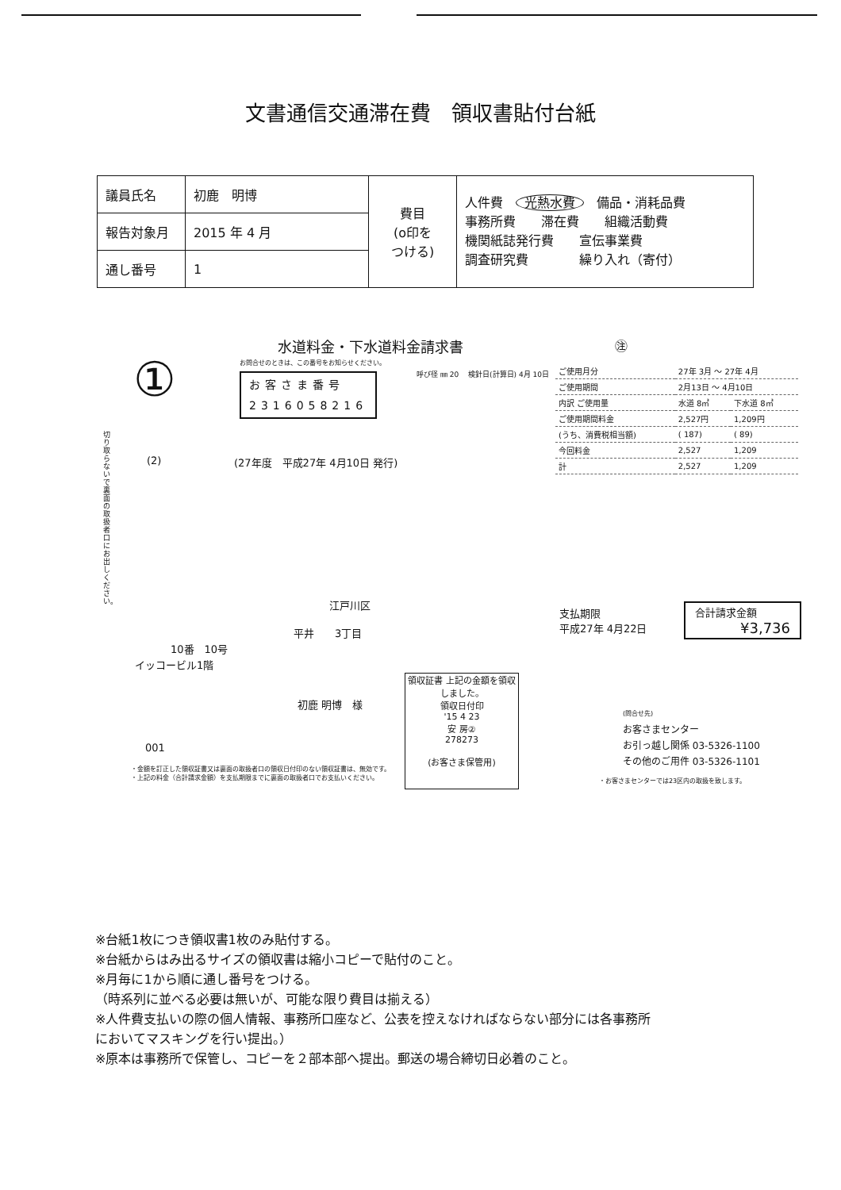文書通信交通滞在費　領収書貼付台紙
| 議員氏名 | 初鹿 明博 | 費目 (o印を つける) | 人件費 光熱水費 備品・消耗品費 事務所費 滞在費 組織活動費 機関紙誌発行費 宣伝事業費 調査研究費 繰り入れ（寄付） |
| 報告対象月 | 2015 年 4 月 | | |
| 通し番号 | 1 | | |
水道料金・下水道料金請求書 ㊟
①
お問合せのときは、この番号をお知らせください。
お客さま番号
2316058216
呼び径 ㎜ 20 　検針日(計算日) 4月 10日
| ご使用月分 | 27年 3月 ～ 27年 4月 | |
| ご使用期間 | 2月13日 ～ 4月10日 | |
| 内訳 ご使用量 | 水道 8㎥ | 下水道 8㎥ |
| ご使用期間料金 | 2,527円 | 1,209円 |
| (うち、消費税相当額) | ( 187) | ( 89) |
| 今回料金 | 2,527 | 1,209 |
| 計 | 2,527 | 1,209 |
切り取らないで裏面の取扱者口にお出しください。
(2) (27年度　平成27年 4月10日 発行)
江戸川区
平井　　3丁目
10番　10号
イッコービル1階
初鹿 明博　様
001
・金額を訂正した領収証書又は裏面の取扱者口の領収日付印のない領収証書は、無効です。
・上記の料金（合計請求金額）を支払期限までに裏面の取扱者口でお支払いください。
領収証書 上記の金額を領収しました。
領収日付印
'15 4 23
安 房②
278273
(お客さま保管用)
支払期限
平成27年 4月22日
合計請求金額
¥3,736
(問合せ先)
お客さまセンター
お引っ越し関係 03-5326-1100
その他のご用件 03-5326-1101
・お客さまセンターでは23区内の取扱を致します。
※台紙1枚につき領収書1枚のみ貼付する。
※台紙からはみ出るサイズの領収書は縮小コピーで貼付のこと。
※月毎に1から順に通し番号をつける。
（時系列に並べる必要は無いが、可能な限り費目は揃える）
※人件費支払いの際の個人情報、事務所口座など、公表を控えなければならない部分には各事務所
においてマスキングを行い提出。）
※原本は事務所で保管し、コピーを２部本部へ提出。郵送の場合締切日必着のこと。